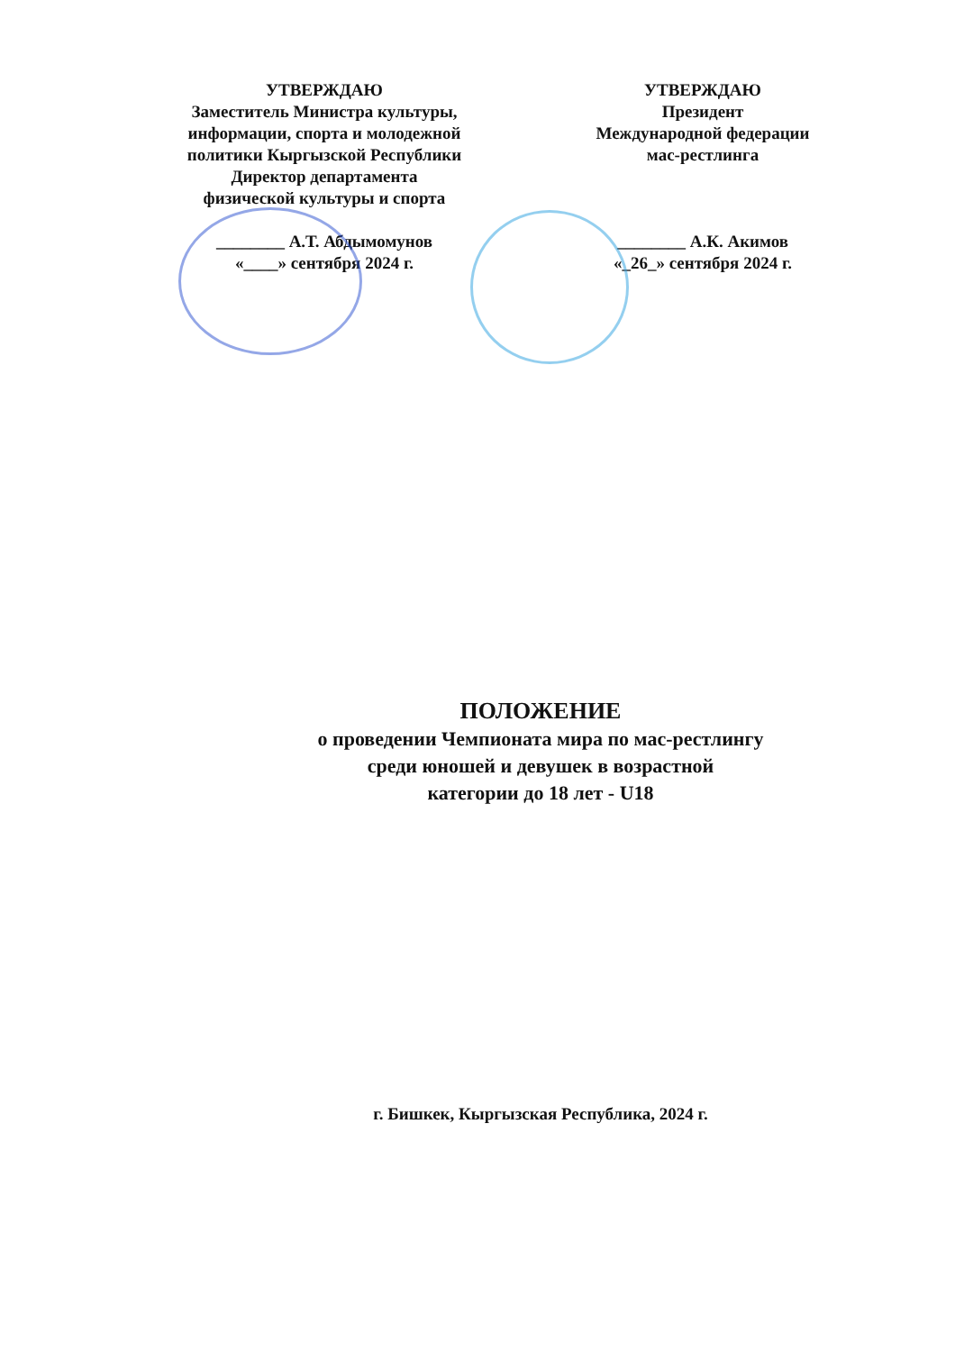УТВЕРЖДАЮ
Заместитель Министра культуры, информации, спорта и молодежной политики Кыргызской Республики
Директор департамента
физической культуры и спорта
________ А.Т. Абдымомунов
«____» сентября 2024 г.
УТВЕРЖДАЮ
Президент
Международной федерации
мас-рестлинга
________ А.К. Акимов
«_26_» сентября 2024 г.
ПОЛОЖЕНИЕ
о проведении Чемпионата мира по мас-рестлингу
среди юношей и девушек в возрастной
категории до 18 лет - U18
г. Бишкек, Кыргызская Республика, 2024 г.